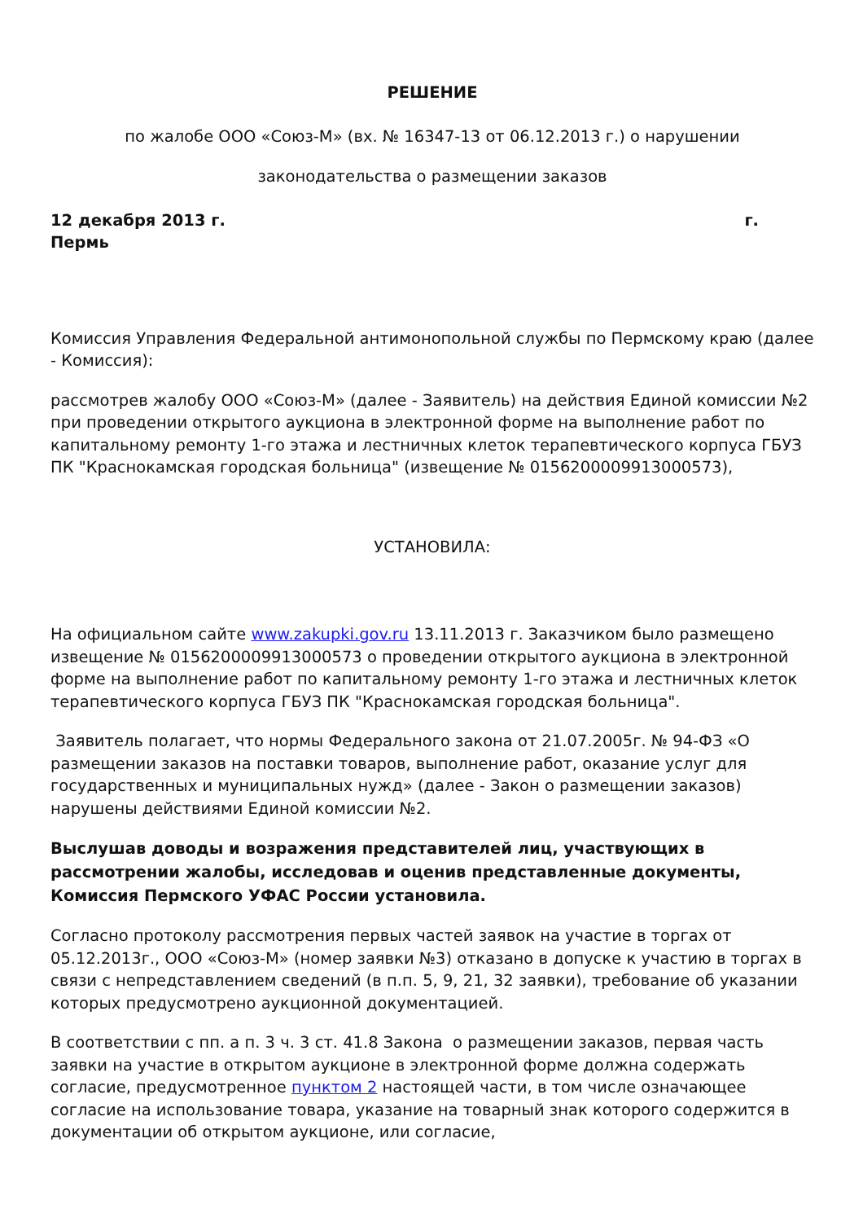РЕШЕНИЕ
по жалобе ООО «Союз-М» (вх. № 16347-13 от 06.12.2013 г.) о нарушении
законодательства о размещении заказов
12 декабря 2013 г. г.
Пермь
Комиссия Управления Федеральной антимонопольной службы по Пермскому краю (далее - Комиссия):
рассмотрев жалобу ООО «Союз-М» (далее - Заявитель) на действия Единой комиссии №2 при проведении открытого аукциона в электронной форме на выполнение работ по капитальному ремонту 1-го этажа и лестничных клеток терапевтического корпуса ГБУЗ ПК "Краснокамская городская больница" (извещение № 0156200009913000573),
УСТАНОВИЛА:
На официальном сайте www.zakupki.gov.ru 13.11.2013 г. Заказчиком было размещено извещение № 0156200009913000573 о проведении открытого аукциона в электронной форме на выполнение работ по капитальному ремонту 1-го этажа и лестничных клеток терапевтического корпуса ГБУЗ ПК "Краснокамская городская больница".
Заявитель полагает, что нормы Федерального закона от 21.07.2005г. № 94-ФЗ «О размещении заказов на поставки товаров, выполнение работ, оказание услуг для государственных и муниципальных нужд» (далее - Закон о размещении заказов) нарушены действиями Единой комиссии №2.
Выслушав доводы и возражения представителей лиц, участвующих в рассмотрении жалобы, исследовав и оценив представленные документы, Комиссия Пермского УФАС России установила.
Согласно протоколу рассмотрения первых частей заявок на участие в торгах от 05.12.2013г., ООО «Союз-М» (номер заявки №3) отказано в допуске к участию в торгах в связи с непредставлением сведений (в п.п. 5, 9, 21, 32 заявки), требование об указании которых предусмотрено аукционной документацией.
В соответствии с пп. а п. 3 ч. 3 ст. 41.8 Закона о размещении заказов, первая часть заявки на участие в открытом аукционе в электронной форме должна содержать согласие, предусмотренное пунктом 2 настоящей части, в том числе означающее согласие на использование товара, указание на товарный знак которого содержится в документации об открытом аукционе, или согласие,